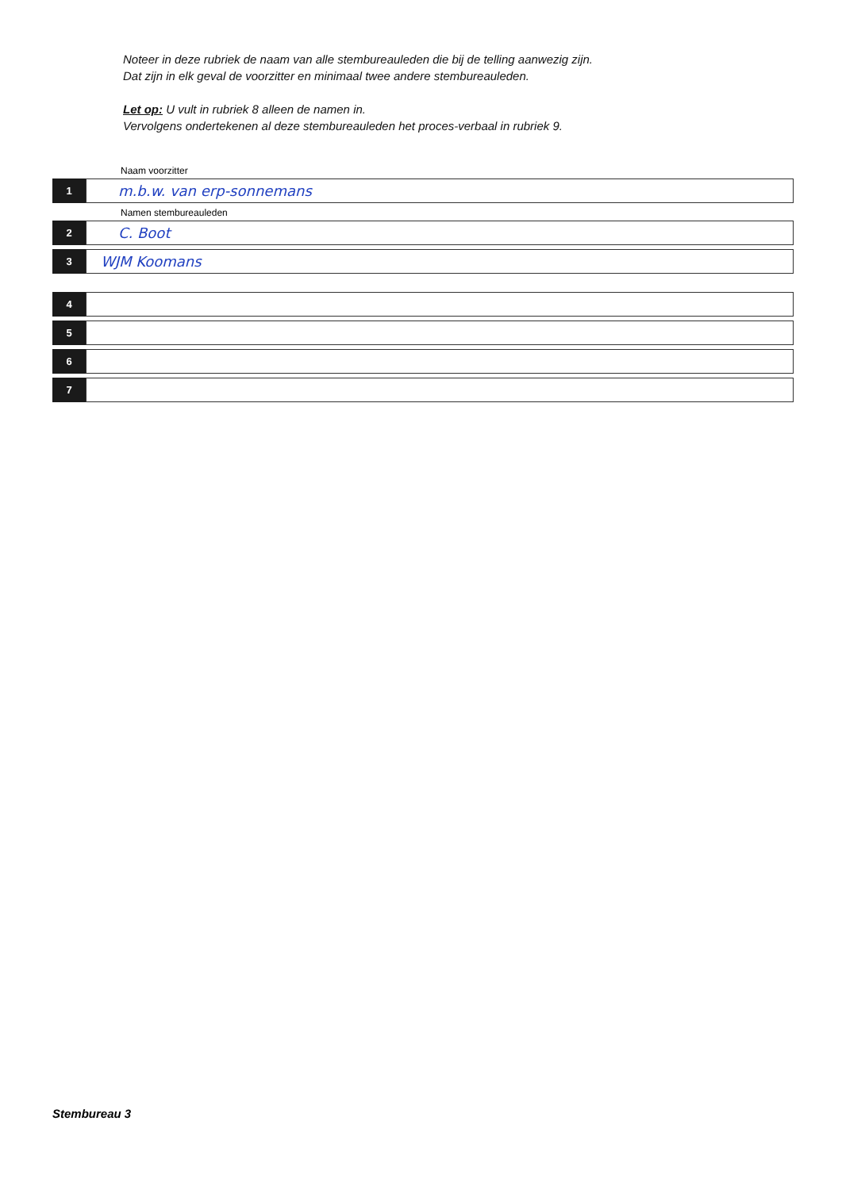Noteer in deze rubriek de naam van alle stembureauleden die bij de telling aanwezig zijn.
Dat zijn in elk geval de voorzitter en minimaal twee andere stembureauleden.
Let op: U vult in rubriek 8 alleen de namen in.
Vervolgens ondertekenen al deze stembureauleden het proces-verbaal in rubriek 9.
Naam voorzitter
1
m.b.w. van erp-sonnemans
Namen stembureauleden
2
C. Boot
3
WJM Koomans
4
5
6
7
Stembureau 3